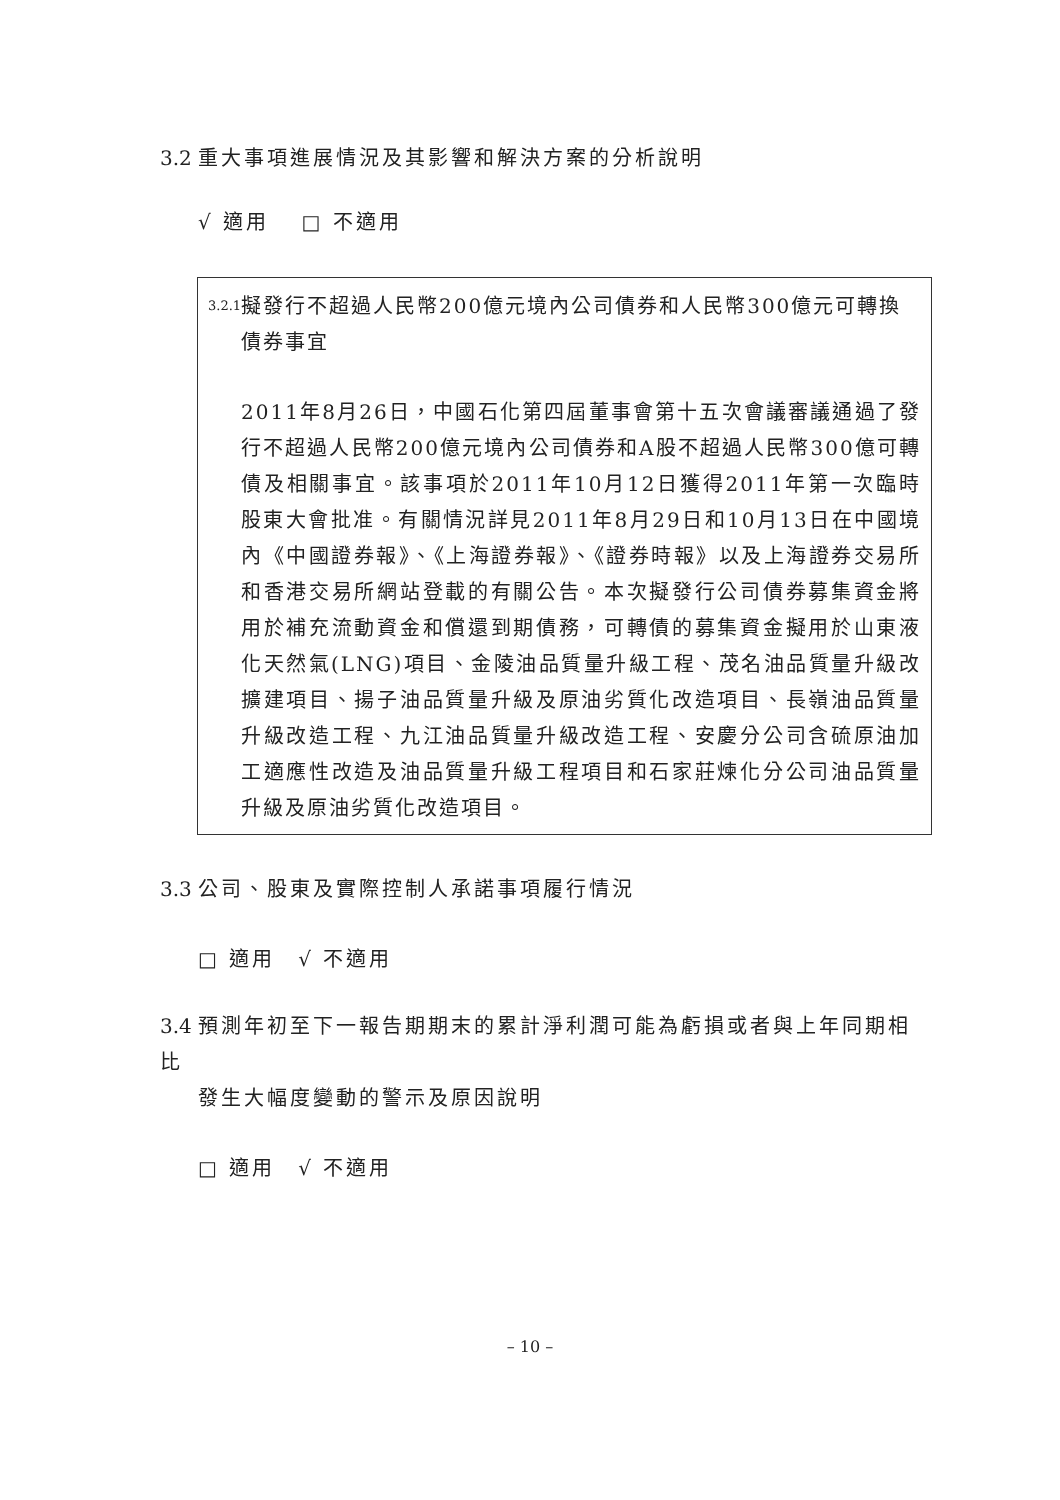3.2 重大事項進展情況及其影響和解決方案的分析說明
√ 適用　 □ 不適用
3.2.1 擬發行不超過人民幣200億元境內公司債券和人民幣300億元可轉換債券事宜
2011年8月26日，中國石化第四屆董事會第十五次會議審議通過了發行不超過人民幣200億元境內公司債券和A股不超過人民幣300億可轉債及相關事宜。該事項於2011年10月12日獲得2011年第一次臨時股東大會批准。有關情況詳見2011年8月29日和10月13日在中國境內《中國證券報》、《上海證券報》、《證券時報》以及上海證券交易所和香港交易所網站登載的有關公告。本次擬發行公司債券募集資金將用於補充流動資金和償還到期債務，可轉債的募集資金擬用於山東液化天然氣(LNG)項目、金陵油品質量升級工程、茂名油品質量升級改擴建項目、揚子油品質量升級及原油劣質化改造項目、長嶺油品質量升級改造工程、九江油品質量升級改造工程、安慶分公司含硫原油加工適應性改造及油品質量升級工程項目和石家莊煉化分公司油品質量升級及原油劣質化改造項目。
3.3 公司、股東及實際控制人承諾事項履行情況
□ 適用　√ 不適用
3.4 預測年初至下一報告期期末的累計淨利潤可能為虧損或者與上年同期相比
發生大幅度變動的警示及原因說明
□ 適用　√ 不適用
– 10 –